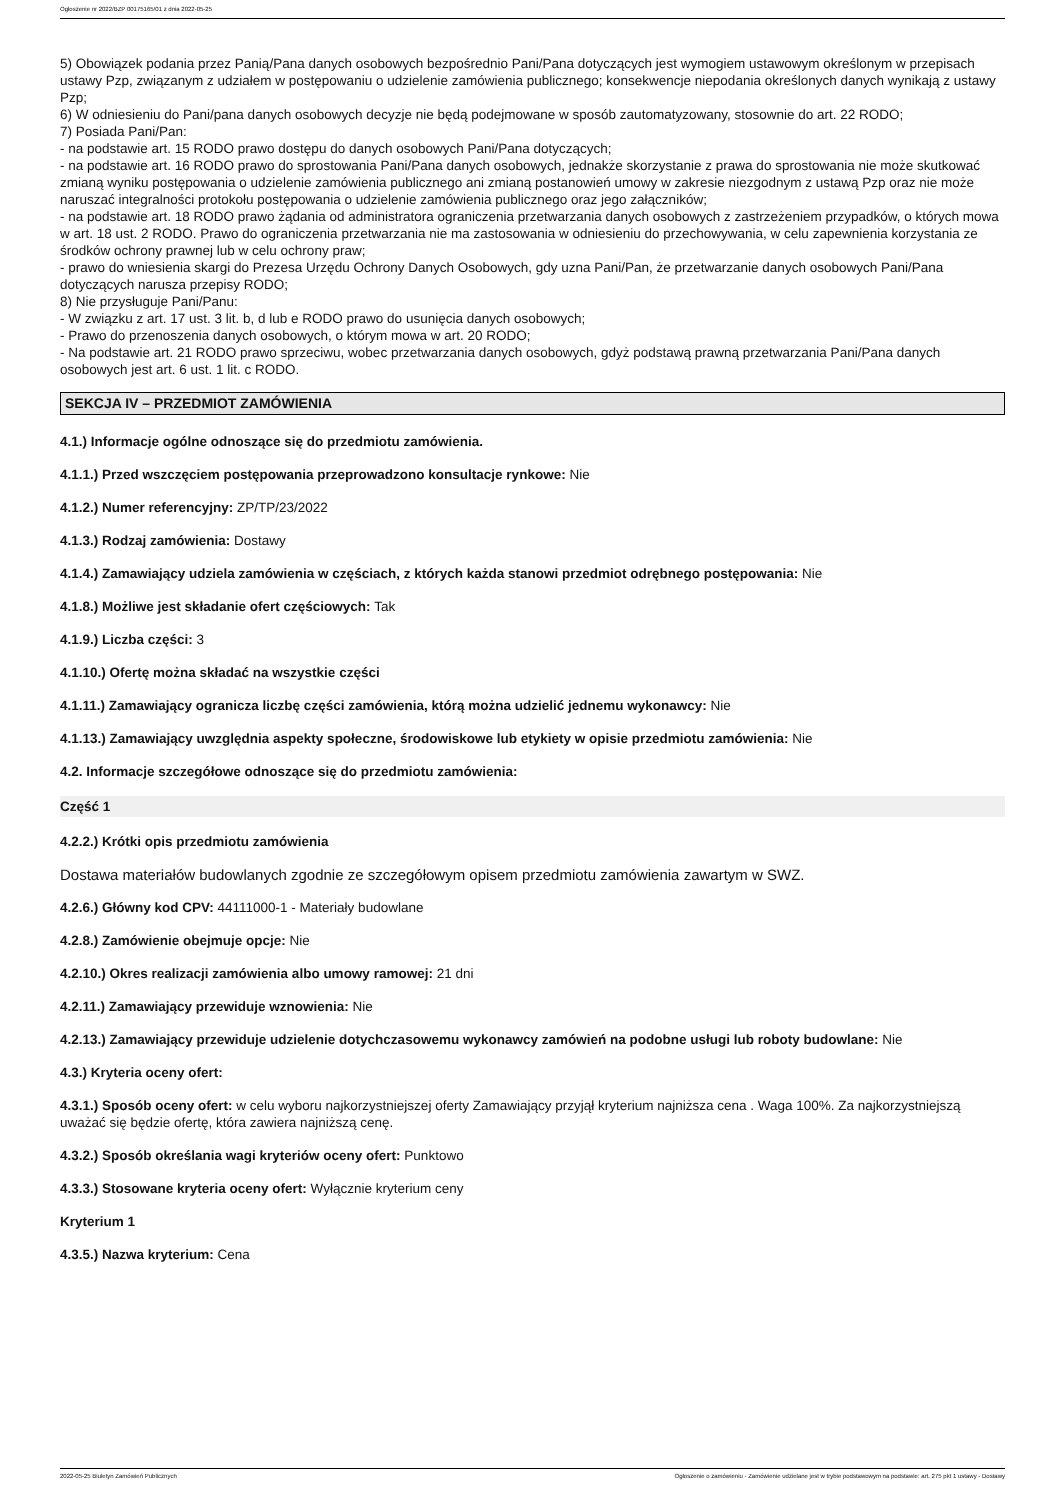Ogłoszenie nr 2022/BZP 00175165/01 z dnia 2022-05-25
5) Obowiązek podania przez Panią/Pana danych osobowych bezpośrednio Pani/Pana dotyczących jest wymogiem ustawowym określonym w przepisach ustawy Pzp, związanym z udziałem w postępowaniu o udzielenie zamówienia publicznego; konsekwencje niepodania określonych danych wynikają z ustawy Pzp;
6) W odniesieniu do Pani/pana danych osobowych decyzje nie będą podejmowane w sposób zautomatyzowany, stosownie do art. 22 RODO;
7) Posiada Pani/Pan:
- na podstawie art. 15 RODO prawo dostępu do danych osobowych Pani/Pana dotyczących;
- na podstawie art. 16 RODO prawo do sprostowania Pani/Pana danych osobowych, jednakże skorzystanie z prawa do sprostowania nie może skutkować zmianą wyniku postępowania o udzielenie zamówienia publicznego ani zmianą postanowień umowy w zakresie niezgodnym z ustawą Pzp oraz nie może naruszać integralności protokołu postępowania o udzielenie zamówienia publicznego oraz jego załączników;
- na podstawie art. 18 RODO prawo żądania od administratora ograniczenia przetwarzania danych osobowych z zastrzeżeniem przypadków, o których mowa w art. 18 ust. 2 RODO. Prawo do ograniczenia przetwarzania nie ma zastosowania w odniesieniu do przechowywania, w celu zapewnienia korzystania ze środków ochrony prawnej lub w celu ochrony praw;
- prawo do wniesienia skargi do Prezesa Urzędu Ochrony Danych Osobowych, gdy uzna Pani/Pan, że przetwarzanie danych osobowych Pani/Pana dotyczących narusza przepisy RODO;
8) Nie przysługuje Pani/Panu:
- W związku z art. 17 ust. 3 lit. b, d lub e RODO prawo do usunięcia danych osobowych;
- Prawo do przenoszenia danych osobowych, o którym mowa w art. 20 RODO;
- Na podstawie art. 21 RODO prawo sprzeciwu, wobec przetwarzania danych osobowych, gdyż podstawą prawną przetwarzania Pani/Pana danych osobowych jest art. 6 ust. 1 lit. c RODO.
SEKCJA IV – PRZEDMIOT ZAMÓWIENIA
4.1.) Informacje ogólne odnoszące się do przedmiotu zamówienia.
4.1.1.) Przed wszczęciem postępowania przeprowadzono konsultacje rynkowe: Nie
4.1.2.) Numer referencyjny: ZP/TP/23/2022
4.1.3.) Rodzaj zamówienia: Dostawy
4.1.4.) Zamawiający udziela zamówienia w częściach, z których każda stanowi przedmiot odrębnego postępowania: Nie
4.1.8.) Możliwe jest składanie ofert częściowych: Tak
4.1.9.) Liczba części: 3
4.1.10.) Ofertę można składać na wszystkie części
4.1.11.) Zamawiający ogranicza liczbę części zamówienia, którą można udzielić jednemu wykonawcy: Nie
4.1.13.) Zamawiający uwzględnia aspekty społeczne, środowiskowe lub etykiety w opisie przedmiotu zamówienia: Nie
4.2. Informacje szczegółowe odnoszące się do przedmiotu zamówienia:
Część 1
4.2.2.) Krótki opis przedmiotu zamówienia
Dostawa materiałów budowlanych zgodnie ze szczegółowym opisem przedmiotu zamówienia zawartym w SWZ.
4.2.6.) Główny kod CPV: 44111000-1 - Materiały budowlane
4.2.8.) Zamówienie obejmuje opcje: Nie
4.2.10.) Okres realizacji zamówienia albo umowy ramowej: 21 dni
4.2.11.) Zamawiający przewiduje wznowienia: Nie
4.2.13.) Zamawiający przewiduje udzielenie dotychczasowemu wykonawcy zamówień na podobne usługi lub roboty budowlane: Nie
4.3.) Kryteria oceny ofert:
4.3.1.) Sposób oceny ofert: w celu wyboru najkorzystniejszej oferty Zamawiający przyjął kryterium najniższa cena . Waga 100%. Za najkorzystniejszą uważać się będzie ofertę, która zawiera najniższą cenę.
4.3.2.) Sposób określania wagi kryteriów oceny ofert: Punktowo
4.3.3.) Stosowane kryteria oceny ofert: Wyłącznie kryterium ceny
Kryterium 1
4.3.5.) Nazwa kryterium: Cena
2022-05-25 Biuletyn Zamówień Publicznych Ogłoszenie o zamówieniu - Zamówienie udzielane jest w trybie podstawowym na podstawie: art. 275 pkt 1 ustawy - Dostawy